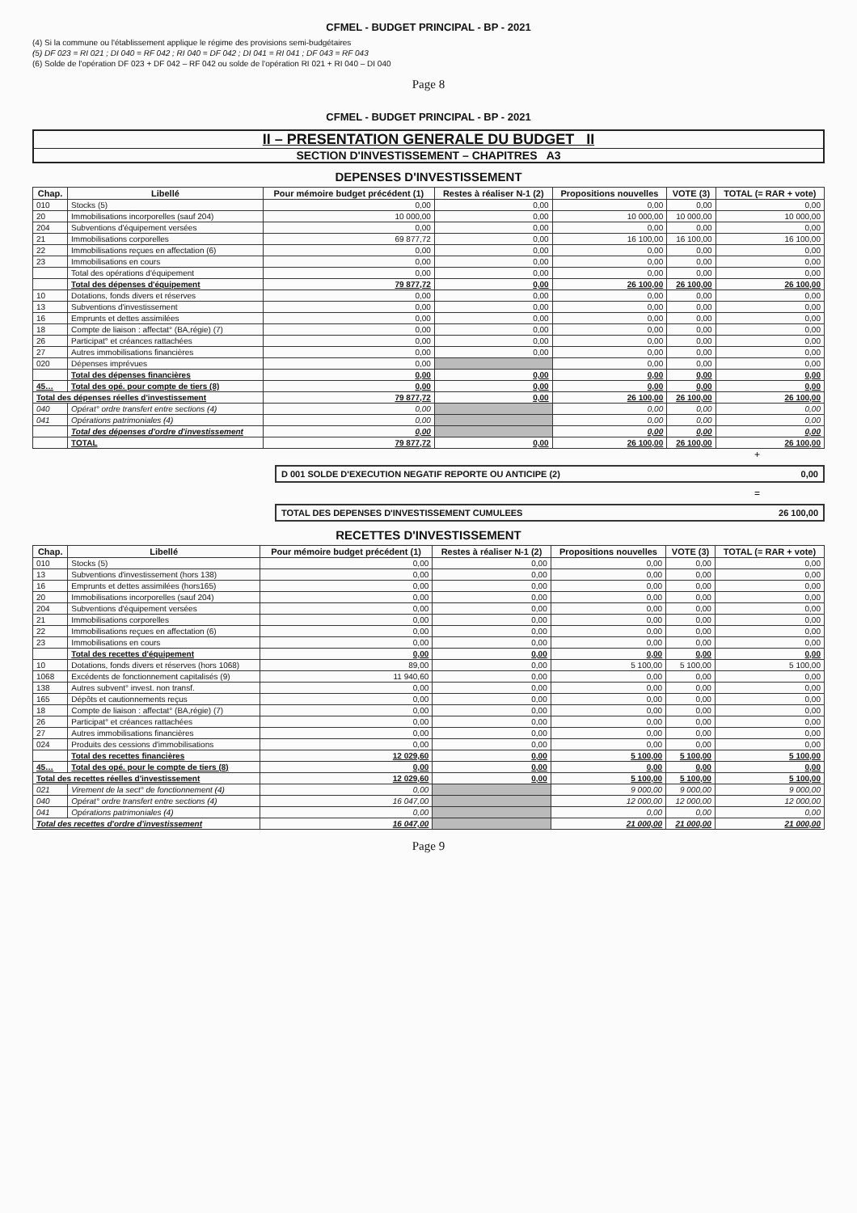CFMEL - BUDGET PRINCIPAL - BP - 2021
(4) Si la commune ou l'établissement applique le régime des provisions semi-budgétaires
(5) DF 023 = RI 021 ; DI 040 = RF 042 ; RI 040 = DF 042 ; DI 041 = RI 041 ; DF 043 = RF 043
(6) Solde de l'opération DF 023 + DF 042 – RF 042 ou solde de l'opération RI 021 + RI 040 – DI 040
Page 8
CFMEL - BUDGET PRINCIPAL - BP - 2021
II – PRESENTATION GENERALE DU BUDGET II
SECTION D'INVESTISSEMENT – CHAPITRES A3
DEPENSES D'INVESTISSEMENT
| Chap. | Libellé | Pour mémoire budget précédent (1) | Restes à réaliser N-1 (2) | Propositions nouvelles | VOTE (3) | TOTAL (= RAR + vote) |
| --- | --- | --- | --- | --- | --- | --- |
| 010 | Stocks (5) | 0,00 | 0,00 | 0,00 | 0,00 | 0,00 |
| 20 | Immobilisations incorporelles (sauf 204) | 10 000,00 | 0,00 | 10 000,00 | 10 000,00 | 10 000,00 |
| 204 | Subventions d'équipement versées | 0,00 | 0,00 | 0,00 | 0,00 | 0,00 |
| 21 | Immobilisations corporelles | 69 877,72 | 0,00 | 16 100,00 | 16 100,00 | 16 100,00 |
| 22 | Immobilisations reçues en affectation (6) | 0,00 | 0,00 | 0,00 | 0,00 | 0,00 |
| 23 | Immobilisations en cours | 0,00 | 0,00 | 0,00 | 0,00 | 0,00 |
| | Total des opérations d'équipement | 0,00 | 0,00 | 0,00 | 0,00 | 0,00 |
| | Total des dépenses d'équipement | 79 877,72 | 0,00 | 26 100,00 | 26 100,00 | 26 100,00 |
| 10 | Dotations, fonds divers et réserves | 0,00 | 0,00 | 0,00 | 0,00 | 0,00 |
| 13 | Subventions d'investissement | 0,00 | 0,00 | 0,00 | 0,00 | 0,00 |
| 16 | Emprunts et dettes assimilées | 0,00 | 0,00 | 0,00 | 0,00 | 0,00 |
| 18 | Compte de liaison : affectat° (BA,régie) (7) | 0,00 | 0,00 | 0,00 | 0,00 | 0,00 |
| 26 | Participat° et créances rattachées | 0,00 | 0,00 | 0,00 | 0,00 | 0,00 |
| 27 | Autres immobilisations financières | 0,00 | 0,00 | 0,00 | 0,00 | 0,00 |
| 020 | Dépenses imprévues | 0,00 | | 0,00 | 0,00 | 0,00 |
| | Total des dépenses financières | 0,00 | 0,00 | 0,00 | 0,00 | 0,00 |
| 45… | Total des opé. pour compte de tiers (8) | 0,00 | 0,00 | 0,00 | 0,00 | 0,00 |
| Total des dépenses réelles d'investissement | | 79 877,72 | 0,00 | 26 100,00 | 26 100,00 | 26 100,00 |
| 040 | Opérat° ordre transfert entre sections (4) | 0,00 | | 0,00 | 0,00 | 0,00 |
| 041 | Opérations patrimoniales (4) | 0,00 | | 0,00 | 0,00 | 0,00 |
| | Total des dépenses d'ordre d'investissement | 0,00 | | 0,00 | 0,00 | 0,00 |
| | TOTAL | 79 877,72 | 0,00 | 26 100,00 | 26 100,00 | 26 100,00 |
+
D 001 SOLDE D'EXECUTION NEGATIF REPORTE OU ANTICIPE (2) 0,00
=
TOTAL DES DEPENSES D'INVESTISSEMENT CUMULEES 26 100,00
RECETTES D'INVESTISSEMENT
| Chap. | Libellé | Pour mémoire budget précédent (1) | Restes à réaliser N-1 (2) | Propositions nouvelles | VOTE (3) | TOTAL (= RAR + vote) |
| --- | --- | --- | --- | --- | --- | --- |
| 010 | Stocks (5) | 0,00 | 0,00 | 0,00 | 0,00 | 0,00 |
| 13 | Subventions d'investissement (hors 138) | 0,00 | 0,00 | 0,00 | 0,00 | 0,00 |
| 16 | Emprunts et dettes assimilées (hors165) | 0,00 | 0,00 | 0,00 | 0,00 | 0,00 |
| 20 | Immobilisations incorporelles (sauf 204) | 0,00 | 0,00 | 0,00 | 0,00 | 0,00 |
| 204 | Subventions d'équipement versées | 0,00 | 0,00 | 0,00 | 0,00 | 0,00 |
| 21 | Immobilisations corporelles | 0,00 | 0,00 | 0,00 | 0,00 | 0,00 |
| 22 | Immobilisations reçues en affectation (6) | 0,00 | 0,00 | 0,00 | 0,00 | 0,00 |
| 23 | Immobilisations en cours | 0,00 | 0,00 | 0,00 | 0,00 | 0,00 |
| | Total des recettes d'équipement | 0,00 | 0,00 | 0,00 | 0,00 | 0,00 |
| 10 | Dotations, fonds divers et réserves (hors 1068) | 89,00 | 0,00 | 5 100,00 | 5 100,00 | 5 100,00 |
| 1068 | Excédents de fonctionnement capitalisés (9) | 11 940,60 | 0,00 | 0,00 | 0,00 | 0,00 |
| 138 | Autres subvent° invest. non transf. | 0,00 | 0,00 | 0,00 | 0,00 | 0,00 |
| 165 | Dépôts et cautionnements reçus | 0,00 | 0,00 | 0,00 | 0,00 | 0,00 |
| 18 | Compte de liaison : affectat° (BA,régie) (7) | 0,00 | 0,00 | 0,00 | 0,00 | 0,00 |
| 26 | Participat° et créances rattachées | 0,00 | 0,00 | 0,00 | 0,00 | 0,00 |
| 27 | Autres immobilisations financières | 0,00 | 0,00 | 0,00 | 0,00 | 0,00 |
| 024 | Produits des cessions d'immobilisations | 0,00 | 0,00 | 0,00 | 0,00 | 0,00 |
| | Total des recettes financières | 12 029,60 | 0,00 | 5 100,00 | 5 100,00 | 5 100,00 |
| 45… | Total des opé. pour le compte de tiers (8) | 0,00 | 0,00 | 0,00 | 0,00 | 0,00 |
| Total des recettes réelles d'investissement | | 12 029,60 | 0,00 | 5 100,00 | 5 100,00 | 5 100,00 |
| 021 | Virement de la sect° de fonctionnement (4) | 0,00 | | 9 000,00 | 9 000,00 | 9 000,00 |
| 040 | Opérat° ordre transfert entre sections (4) | 16 047,00 | | 12 000,00 | 12 000,00 | 12 000,00 |
| 041 | Opérations patrimoniales (4) | 0,00 | | 0,00 | 0,00 | 0,00 |
| Total des recettes d'ordre d'investissement | | 16 047,00 | | 21 000,00 | 21 000,00 | 21 000,00 |
Page 9